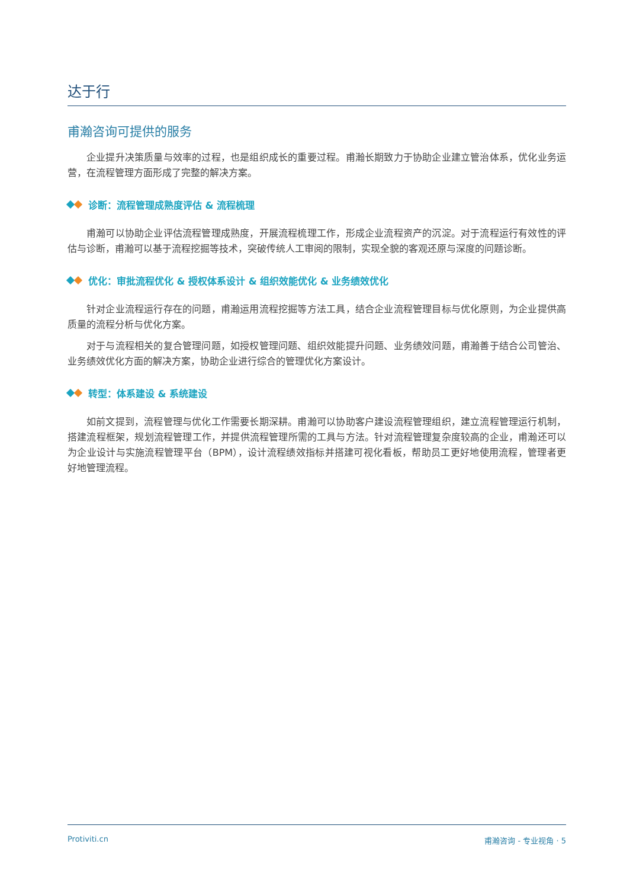达于行
甫瀚咨询可提供的服务
企业提升决策质量与效率的过程，也是组织成长的重要过程。甫瀚长期致力于协助企业建立管治体系，优化业务运营，在流程管理方面形成了完整的解决方案。
诊断：流程管理成熟度评估 & 流程梳理
甫瀚可以协助企业评估流程管理成熟度，开展流程梳理工作，形成企业流程资产的沉淀。对于流程运行有效性的评估与诊断，甫瀚可以基于流程挖掘等技术，突破传统人工审阅的限制，实现全貌的客观还原与深度的问题诊断。
优化：审批流程优化 & 授权体系设计 & 组织效能优化 & 业务绩效优化
针对企业流程运行存在的问题，甫瀚运用流程挖掘等方法工具，结合企业流程管理目标与优化原则，为企业提供高质量的流程分析与优化方案。
对于与流程相关的复合管理问题，如授权管理问题、组织效能提升问题、业务绩效问题，甫瀚善于结合公司管治、业务绩效优化方面的解决方案，协助企业进行综合的管理优化方案设计。
转型：体系建设 & 系统建设
如前文提到，流程管理与优化工作需要长期深耕。甫瀚可以协助客户建设流程管理组织，建立流程管理运行机制，搭建流程框架，规划流程管理工作，并提供流程管理所需的工具与方法。针对流程管理复杂度较高的企业，甫瀚还可以为企业设计与实施流程管理平台（BPM），设计流程绩效指标并搭建可视化看板，帮助员工更好地使用流程，管理者更好地管理流程。
Protiviti.cn 甫瀚咨询 - 专业视角 · 5